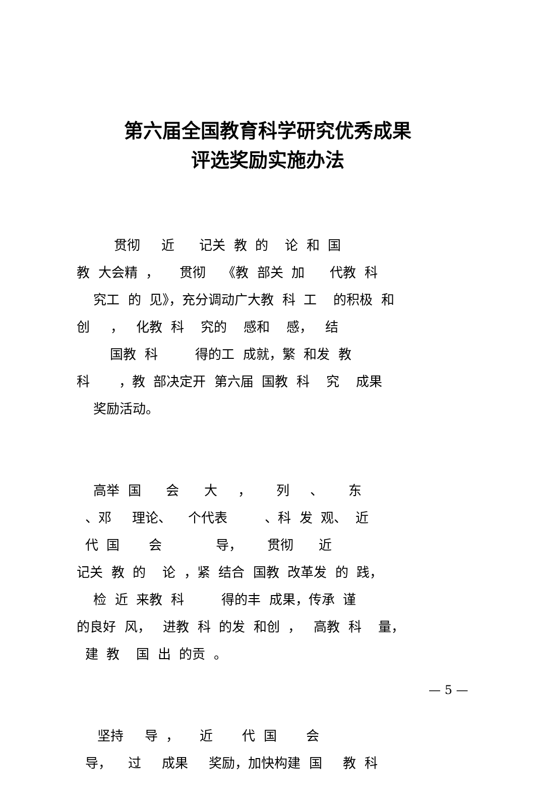第六届全国教育科学研究优秀成果
评选奖励实施办法
贯彻 近 记关 教 的 论 和 国 教 大会精 ， 贯彻 《教 部关 加 代教 科 究工 的 见》，充分调动广大教 科 工 的积极 和 创 ， 化教 科 究的 感和 感， 结 国教 科 得的工 成就，繁 和发 教 科 ，教 部决定开 第六届 国教 科 究 成果 奖励活动。
高举 国 会 大 ， 列 、 东 、邓 理论、 个代表 、科 发 观、 近 代 国 会 导， 贯彻 近 记关 教 的 论 ，紧 结合 国教 改革发 的 践， 检 近 来教 科 得的丰 成果，传承 谨 的良好 风， 进教 科 的发 和创 ， 高教 科 量， 建 教 国 出 的贡 。
坚持 导 ， 近 代 国 会 导， 过 成果 奖励，加快构建 国 教 科
— 5 —